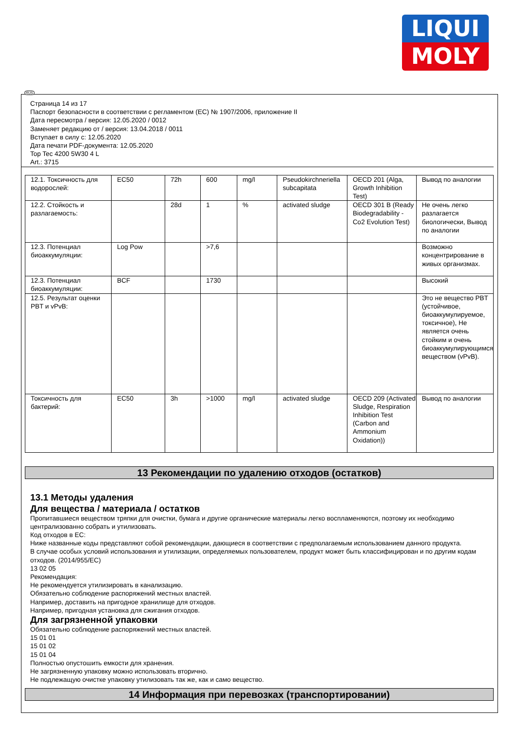LIQUI
MOLY
Страница 14 из 17
Паспорт безопасности в соответствии с регламентом (ЕС) № 1907/2006, приложение II
Дата пересмотра / версия: 12.05.2020 / 0012
Заменяет редакцию от / версия: 13.04.2018 / 0011
Вступает в силу с: 12.05.2020
Дата печати PDF-документа: 12.05.2020
Top Tec 4200 5W30 4 L
Art.: 3715
| 12.1. Токсичность для водорослей: | EC50 | 72h | 600 | mg/l | Pseudokirchneriella subcapitata | OECD 201 (Alga, Growth Inhibition Test) | Вывод по аналогии |
| 12.2. Стойкость и разлагаемость: | | 28d | 1 | % | activated sludge | OECD 301 B (Ready Biodegradability - Co2 Evolution Test) | Не очень легко разлагается биологически, Вывод по аналогии |
| 12.3. Потенциал биоаккумуляции: | Log Pow | | >7,6 | | | | Возможно концентрирование в живых организмах. |
| 12.3. Потенциал биоаккумуляции: | BCF | | 1730 | | | | Высокий |
| 12.5. Результат оценки PBT и vPvB: | | | | | | | Это не вещество PBT (устойчивое, биоаккумулируемое, токсичное), Не является очень стойким и очень биоаккумулирующимся веществом (vPvB). |
| Токсичность для бактерий: | EC50 | 3h | >1000 | mg/l | activated sludge | OECD 209 (Activated Sludge, Respiration Inhibition Test (Carbon and Ammonium Oxidation)) | Вывод по аналогии |
13 Рекомендации по удалению отходов (остатков)
13.1 Методы удаления
Для вещества / материала / остатков
Пропитавшиеся веществом тряпки для очистки, бумага и другие органические материалы легко воспламеняются, поэтому их необходимо централизованно собрать и утилизовать.
Код отходов в ЕС:
Ниже названные коды представляют собой рекомендации, дающиеся в соответствии с предполагаемым использованием данного продукта.
В случае особых условий использования и утилизации, определяемых пользователем, продукт может быть классифицирован и по другим кодам отходов. (2014/955/EC)
13 02 05
Рекомендация:
Не рекомендуется утилизировать в канализацию.
Обязательно соблюдение распоряжений местных властей.
Например, доставить на пригодное хранилище для отходов.
Например, пригодная установка для сжигания отходов.
Для загрязненной упаковки
Обязательно соблюдение распоряжений местных властей.
15 01 01
15 01 02
15 01 04
Полностью опустошить емкости для хранения.
Не загрязненную упаковку можно использовать вторично.
Не подлежащую очистке упаковку утилизовать так же, как и само вещество.
14 Информация при перевозках (транспортировании)
RUS